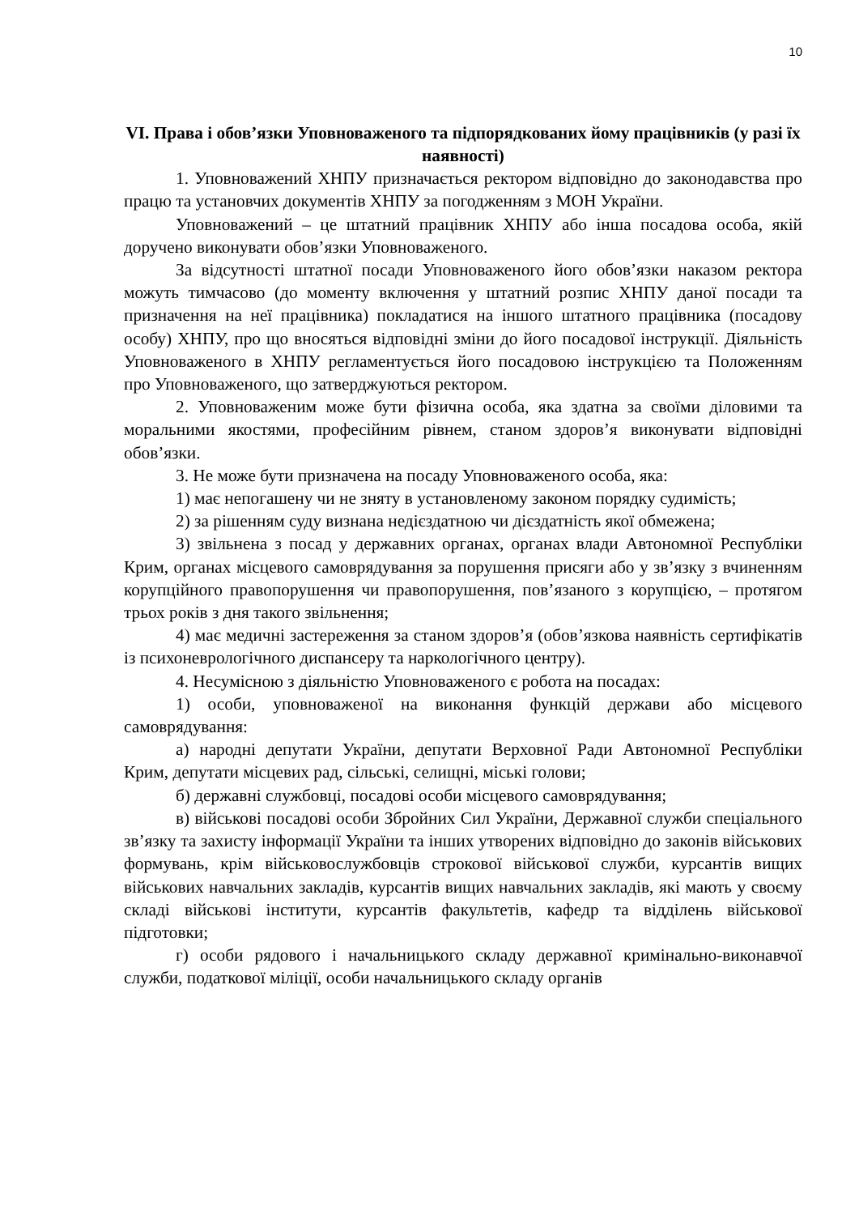10
VI. Права і обов’язки Уповноваженого та підпорядкованих йому працівників (у разі їх наявності)
1. Уповноважений ХНПУ призначається ректором відповідно до законодавства про працю та установчих документів ХНПУ за погодженням з МОН України.
Уповноважений – це штатний працівник ХНПУ або інша посадова особа, якій доручено виконувати обов’язки Уповноваженого.
За відсутності штатної посади Уповноваженого його обов’язки наказом ректора можуть тимчасово (до моменту включення у штатний розпис ХНПУ даної посади та призначення на неї працівника) покладатися на іншого штатного працівника (посадову особу) ХНПУ, про що вносяться відповідні зміни до його посадової інструкції. Діяльність Уповноваженого в ХНПУ регламентується його посадовою інструкцією та Положенням про Уповноваженого, що затверджуються ректором.
2. Уповноваженим може бути фізична особа, яка здатна за своїми діловими та моральними якостями, професійним рівнем, станом здоров’я виконувати відповідні обов’язки.
3. Не може бути призначена на посаду Уповноваженого особа, яка:
1) має непогашену чи не зняту в установленому законом порядку судимість;
2) за рішенням суду визнана недієздатною чи дієздатність якої обмежена;
3) звільнена з посад у державних органах, органах влади Автономної Республіки Крим, органах місцевого самоврядування за порушення присяги або у зв’язку з вчиненням корупційного правопорушення чи правопорушення, пов’язаного з корупцією, – протягом трьох років з дня такого звільнення;
4) має медичні застереження за станом здоров’я (обов’язкова наявність сертифікатів із психоневрологічного диспансеру та наркологічного центру).
4. Несумісною з діяльністю Уповноваженого є робота на посадах:
1) особи, уповноваженої на виконання функцій держави або місцевого самоврядування:
а) народні депутати України, депутати Верховної Ради Автономної Республіки Крим, депутати місцевих рад, сільські, селищні, міські голови;
б) державні службовці, посадові особи місцевого самоврядування;
в) військові посадові особи Збройних Сил України, Державної служби спеціального зв’язку та захисту інформації України та інших утворених відповідно до законів військових формувань, крім військовослужбовців строкової військової служби, курсантів вищих військових навчальних закладів, курсантів вищих навчальних закладів, які мають у своєму складі військові інститути, курсантів факультетів, кафедр та відділень військової підготовки;
г) особи рядового і начальницького складу державної кримінально-виконавчої служби, податкової міліції, особи начальницького складу органів